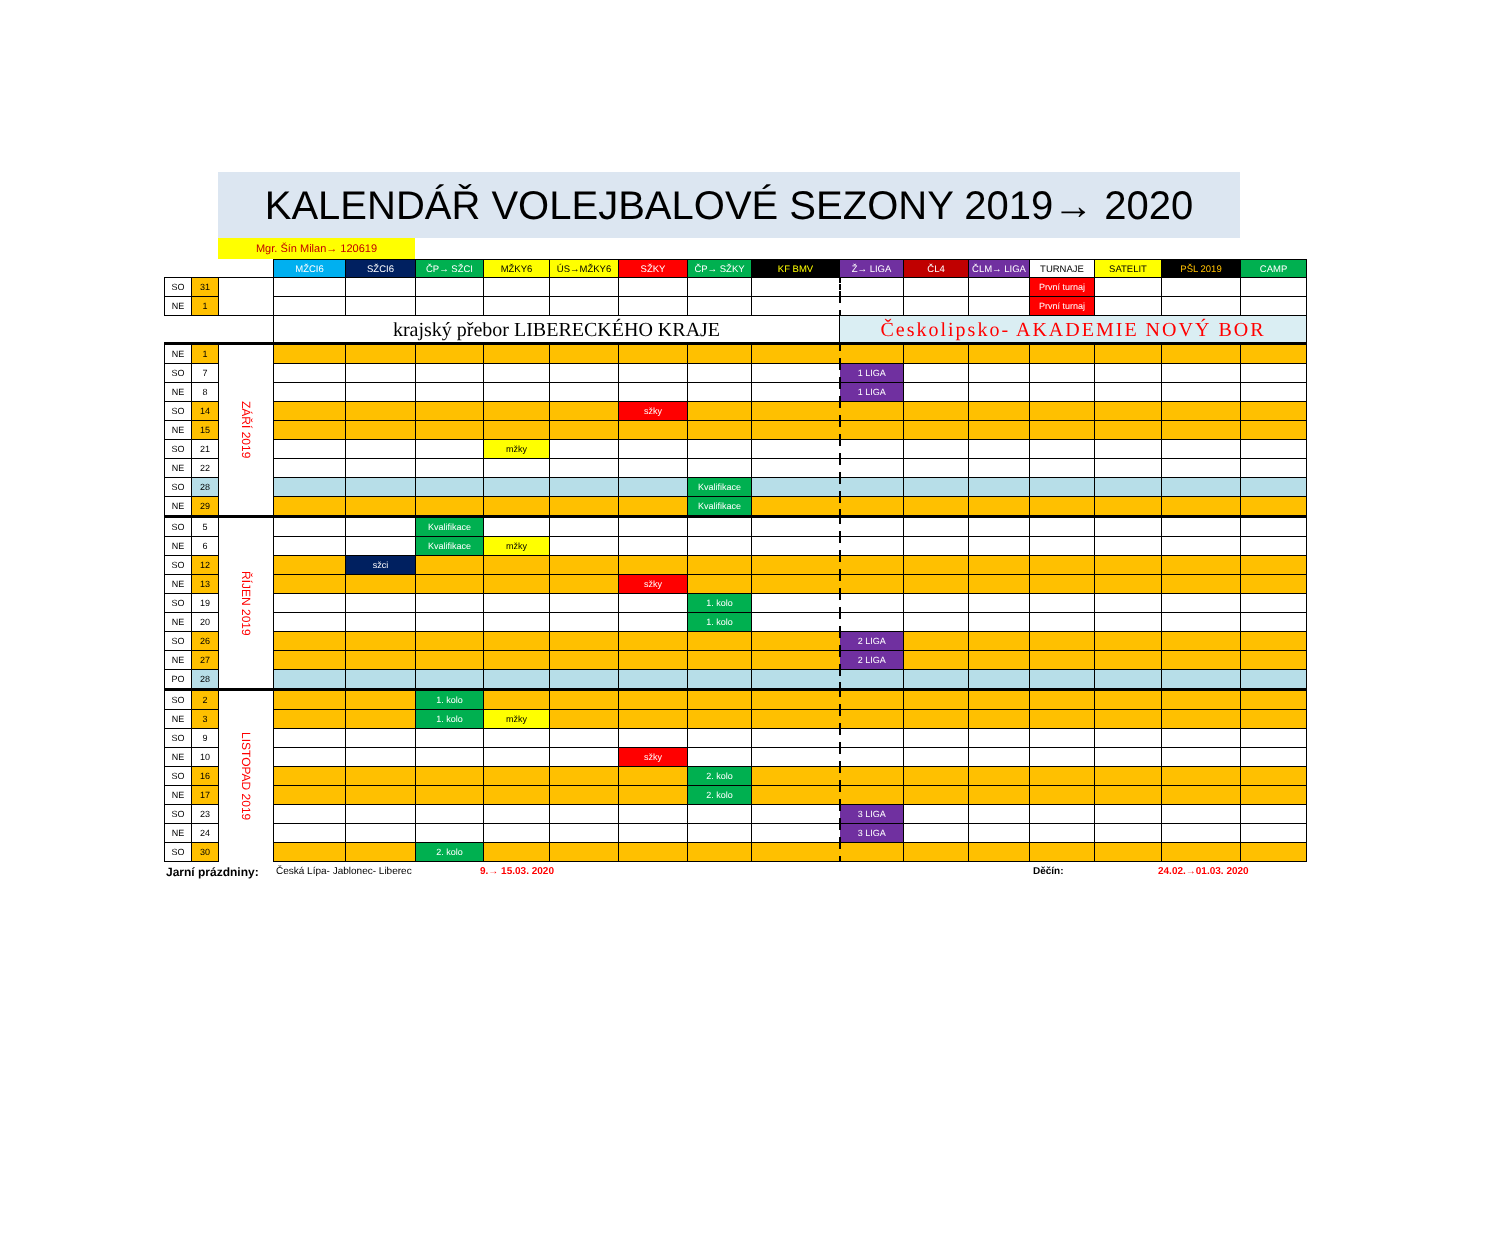KALENDÁŘ VOLEJBALOVÉ SEZONY 2019→ 2020
Mgr. Šín Milan→ 120619
| | | | MŽCI6 | SŽCI6 | ČP→ SŽCI | MŽKY6 | ÚS→MŽKY6 | SŽKY | ČP→ SŽKY | KF BMV | Ž→ LIGA | ČL4 | ČLM→ LIGA | TURNAJE | SATELIT | PŠL 2019 | CAMP |
| --- | --- | --- | --- | --- | --- | --- | --- | --- | --- | --- | --- | --- | --- | --- | --- | --- | --- |
| SO | 31 | | | | | | | | | | | | | První turnaj | | | |
| NE | 1 | | | | | | | | | | | | | První turnaj | | | |
| | | | krajský přebor LIBERECKÉHO KRAJE | | | | | | | | Českolipsko- AKADEMIE NOVÝ BOR | | | | | | |
| NE | 1 | ZÁŘÍ 2019 | | | | | | | | | | | | | | | |
| SO | 7 | | | | | | | | | | 1 LIGA | | | | | | |
| NE | 8 | | | | | | | | | | 1 LIGA | | | | | | |
| SO | 14 | | | | | | | sžky | | | | | | | | | |
| NE | 15 | | | | | | | | | | | | | | | | |
| SO | 21 | | | | | mžky | | | | | | | | | | | |
| NE | 22 | | | | | | | | | | | | | | | | |
| SO | 28 | | | | | | | | Kvalifikace | | | | | | | | |
| NE | 29 | | | | | | | | Kvalifikace | | | | | | | | |
| SO | 5 | ŘÍJEN 2019 | | | Kvalifikace | | | | | | | | | | | | |
| NE | 6 | | | | Kvalifikace | mžky | | | | | | | | | | | |
| SO | 12 | | | sžci | | | | | | | | | | | | | |
| NE | 13 | | | | | | | sžky | | | | | | | | | |
| SO | 19 | | | | | | | | 1. kolo | | | | | | | | |
| NE | 20 | | | | | | | | 1. kolo | | | | | | | | |
| SO | 26 | | | | | | | | | | 2 LIGA | | | | | | |
| NE | 27 | | | | | | | | | | 2 LIGA | | | | | | |
| PO | 28 | | | | | | | | | | | | | | | | |
| SO | 2 | LISTOPAD 2019 | | | 1. kolo | | | | | | | | | | | | |
| NE | 3 | | | | 1. kolo | mžky | | | | | | | | | | | |
| SO | 9 | | | | | | | | | | | | | | | | |
| NE | 10 | | | | | | | sžky | | | | | | | | | |
| SO | 16 | | | | | | | | 2. kolo | | | | | | | | |
| NE | 17 | | | | | | | | 2. kolo | | | | | | | | |
| SO | 23 | | | | | | | | | | 3 LIGA | | | | | | |
| NE | 24 | | | | | | | | | | 3 LIGA | | | | | | |
| SO | 30 | | | | 2. kolo | | | | | | | | | | | | |
Jarní prázdniny: Česká Lípa- Jablonec- Liberec 9.→ 15.03. 2020 Děčín: 24.02.→01.03. 2020